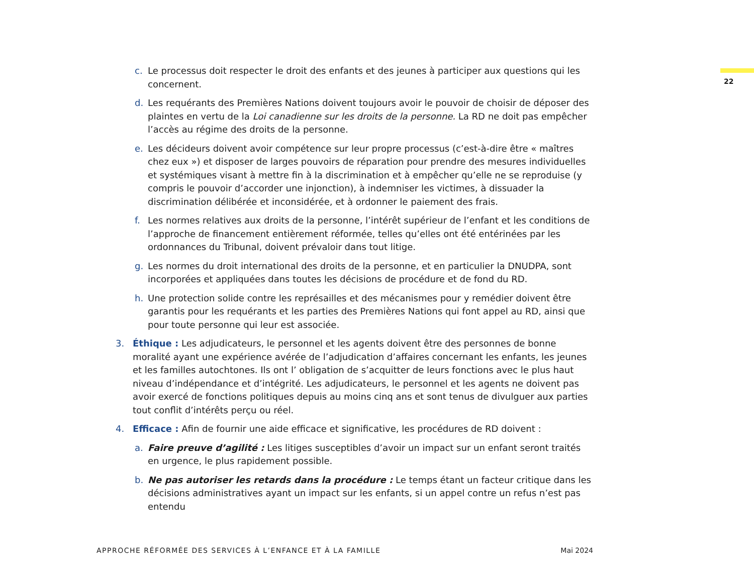22
c. Le processus doit respecter le droit des enfants et des jeunes à participer aux questions qui les concernent.
d. Les requérants des Premières Nations doivent toujours avoir le pouvoir de choisir de déposer des plaintes en vertu de la Loi canadienne sur les droits de la personne. La RD ne doit pas empêcher l’accès au régime des droits de la personne.
e. Les décideurs doivent avoir compétence sur leur propre processus (c’est-à-dire être « maîtres chez eux ») et disposer de larges pouvoirs de réparation pour prendre des mesures individuelles et systémiques visant à mettre fin à la discrimination et à empêcher qu’elle ne se reproduise (y compris le pouvoir d’accorder une injonction), à indemniser les victimes, à dissuader la discrimination délibérée et inconsidérée, et à ordonner le paiement des frais.
f. Les normes relatives aux droits de la personne, l’intérêt supérieur de l’enfant et les conditions de l’approche de financement entièrement réformée, telles qu’elles ont été entérinées par les ordonnances du Tribunal, doivent prévaloir dans tout litige.
g. Les normes du droit international des droits de la personne, et en particulier la DNUDPA, sont incorporées et appliquées dans toutes les décisions de procédure et de fond du RD.
h. Une protection solide contre les représailles et des mécanismes pour y remédier doivent être garantis pour les requérants et les parties des Premières Nations qui font appel au RD, ainsi que pour toute personne qui leur est associée.
3. Éthique : Les adjudicateurs, le personnel et les agents doivent être des personnes de bonne moralité ayant une expérience avérée de l’adjudication d’affaires concernant les enfants, les jeunes et les familles autochtones. Ils ont l’ obligation de s’acquitter de leurs fonctions avec le plus haut niveau d’indépendance et d’intégrité. Les adjudicateurs, le personnel et les agents ne doivent pas avoir exercé de fonctions politiques depuis au moins cinq ans et sont tenus de divulguer aux parties tout conflit d’intérêts perçu ou réel.
4. Efficace : Afin de fournir une aide efficace et significative, les procédures de RD doivent :
a. Faire preuve d’agilité : Les litiges susceptibles d’avoir un impact sur un enfant seront traités en urgence, le plus rapidement possible.
b. Ne pas autoriser les retards dans la procédure : Le temps étant un facteur critique dans les décisions administratives ayant un impact sur les enfants, si un appel contre un refus n’est pas entendu
APPROCHE RÉFORMÉE DES SERVICES À L’ENFANCE ET À LA FAMILLE Mai 2024